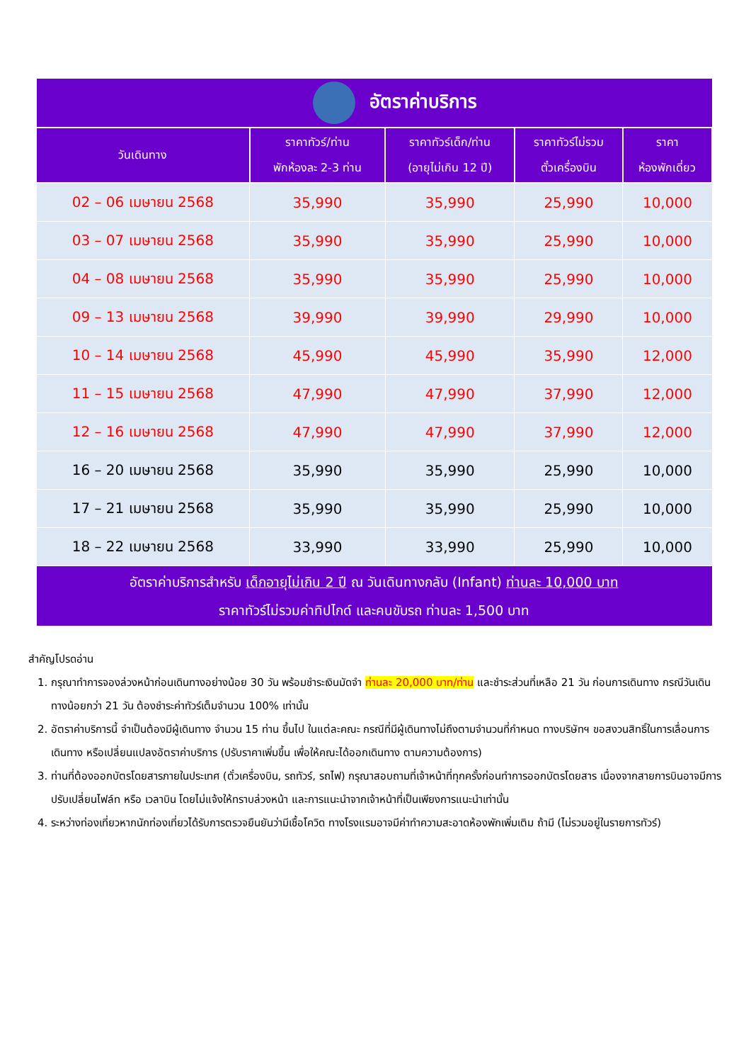| อัตราค่าบริการ | | | | |
| วันเดินทาง | ราคาทัวร์/ท่าน พักห้องละ 2-3 ท่าน | ราคาทัวร์เด็ก/ท่าน (อายุไม่เกิน 12 ปี) | ราคาทัวร์ไม่รวม ตั๋วเครื่องบิน | ราคา ห้องพักเดี่ยว |
| 02 – 06 เมษายน 2568 | 35,990 | 35,990 | 25,990 | 10,000 |
| 03 – 07 เมษายน 2568 | 35,990 | 35,990 | 25,990 | 10,000 |
| 04 – 08 เมษายน 2568 | 35,990 | 35,990 | 25,990 | 10,000 |
| 09 – 13 เมษายน 2568 | 39,990 | 39,990 | 29,990 | 10,000 |
| 10 – 14 เมษายน 2568 | 45,990 | 45,990 | 35,990 | 12,000 |
| 11 – 15 เมษายน 2568 | 47,990 | 47,990 | 37,990 | 12,000 |
| 12 – 16 เมษายน 2568 | 47,990 | 47,990 | 37,990 | 12,000 |
| 16 – 20 เมษายน 2568 | 35,990 | 35,990 | 25,990 | 10,000 |
| 17 – 21 เมษายน 2568 | 35,990 | 35,990 | 25,990 | 10,000 |
| 18 – 22 เมษายน 2568 | 33,990 | 33,990 | 25,990 | 10,000 |
| อัตราค่าบริการสำหรับ เด็กอายุไม่เกิน 2 ปี ณ วันเดินทางกลับ (Infant) ท่านละ 10,000 บาท ราคาทัวร์ไม่รวมค่าทิปไกด์ และคนขับรถ ท่านละ 1,500 บาท | | | | |
สำคัญโปรดอ่าน
1. กรุณาทำการจองล่วงหน้าก่อนเดินทางอย่างน้อย 30 วัน พร้อมชำระเงินมัดจำ ท่านละ 20,000 บาท/ท่าน และชำระส่วนที่เหลือ 21 วัน ก่อนการเดินทาง กรณีวันเดินทางน้อยกว่า 21 วัน ต้องชำระค่าทัวร์เต็มจำนวน 100% เท่านั้น
2. อัตราค่าบริการนี้ จำเป็นต้องมีผู้เดินทาง จำนวน 15 ท่าน ขึ้นไป ในแต่ละคณะ กรณีที่มีผู้เดินทางไม่ถึงตามจำนวนที่กำหนด ทางบริษัทฯ ขอสงวนสิทธิ์ในการเลื่อนการเดินทาง หรือเปลี่ยนแปลงอัตราค่าบริการ (ปรับราคาเพิ่มขึ้น เพื่อให้คณะได้ออกเดินทาง ตามความต้องการ)
3. ท่านที่ต้องออกบัตรโดยสารภายในประเทศ (ตั๋วเครื่องบิน, รถทัวร์, รถไฟ) กรุณาสอบถามที่เจ้าหน้าที่ทุกครั้งก่อนทำการออกบัตรโดยสาร เนื่องจากสายการบินอาจมีการปรับเปลี่ยนไฟล์ท หรือ เวลาบิน โดยไม่แจ้งให้ทราบล่วงหน้า และการแนะนำจากเจ้าหน้าที่เป็นเพียงการแนะนำเท่านั้น
4. ระหว่างท่องเที่ยวหากนักท่องเที่ยวได้รับการตรวจยืนยันว่ามีเชื้อโควิด ทางโรงแรมอาจมีค่าทำความสะอาดห้องพักเพิ่มเติม ถ้ามี (ไม่รวมอยู่ในรายการทัวร์)